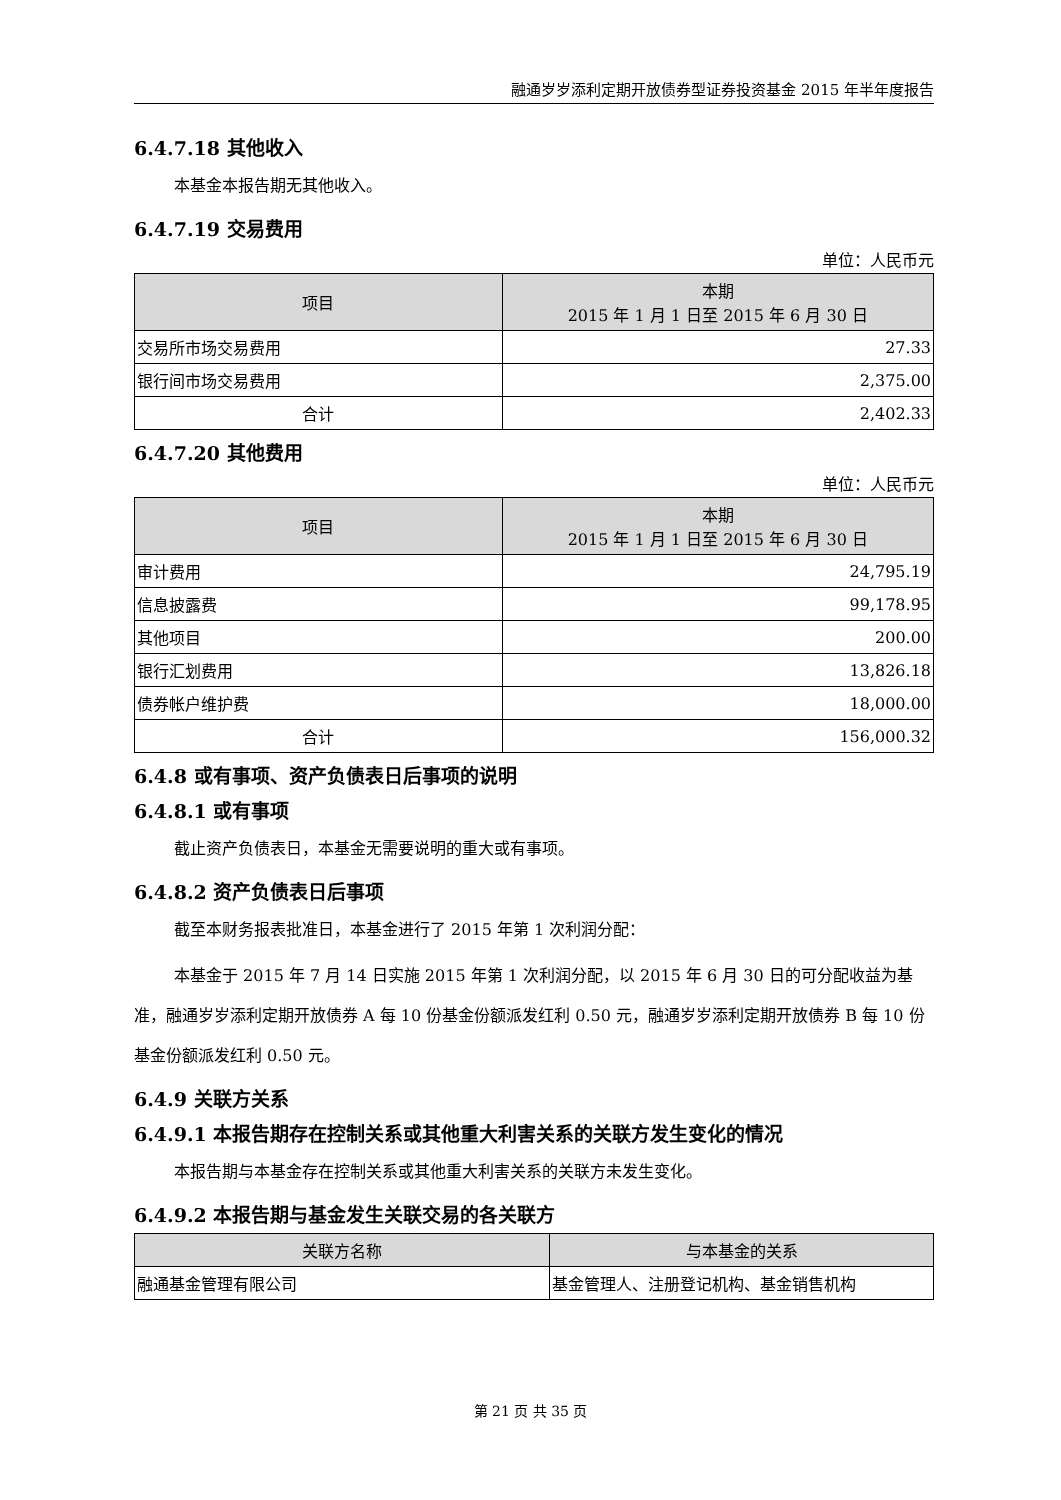融通岁岁添利定期开放债券型证券投资基金 2015 年半年度报告
6.4.7.18 其他收入
本基金本报告期无其他收入。
6.4.7.19 交易费用
单位：人民币元
| 项目 | 本期 2015 年 1 月 1 日至 2015 年 6 月 30 日 |
| --- | --- |
| 交易所市场交易费用 | 27.33 |
| 银行间市场交易费用 | 2,375.00 |
| 合计 | 2,402.33 |
6.4.7.20 其他费用
单位：人民币元
| 项目 | 本期 2015 年 1 月 1 日至 2015 年 6 月 30 日 |
| --- | --- |
| 审计费用 | 24,795.19 |
| 信息披露费 | 99,178.95 |
| 其他项目 | 200.00 |
| 银行汇划费用 | 13,826.18 |
| 债券帐户维护费 | 18,000.00 |
| 合计 | 156,000.32 |
6.4.8 或有事项、资产负债表日后事项的说明
6.4.8.1 或有事项
截止资产负债表日，本基金无需要说明的重大或有事项。
6.4.8.2 资产负债表日后事项
截至本财务报表批准日，本基金进行了 2015 年第 1 次利润分配：
本基金于 2015 年 7 月 14 日实施 2015 年第 1 次利润分配，以 2015 年 6 月 30 日的可分配收益为基准，融通岁岁添利定期开放债券 A 每 10 份基金份额派发红利 0.50 元，融通岁岁添利定期开放债券 B 每 10 份基金份额派发红利 0.50 元。
6.4.9 关联方关系
6.4.9.1 本报告期存在控制关系或其他重大利害关系的关联方发生变化的情况
本报告期与本基金存在控制关系或其他重大利害关系的关联方未发生变化。
6.4.9.2 本报告期与基金发生关联交易的各关联方
| 关联方名称 | 与本基金的关系 |
| --- | --- |
| 融通基金管理有限公司 | 基金管理人、注册登记机构、基金销售机构 |
第 21 页 共 35 页